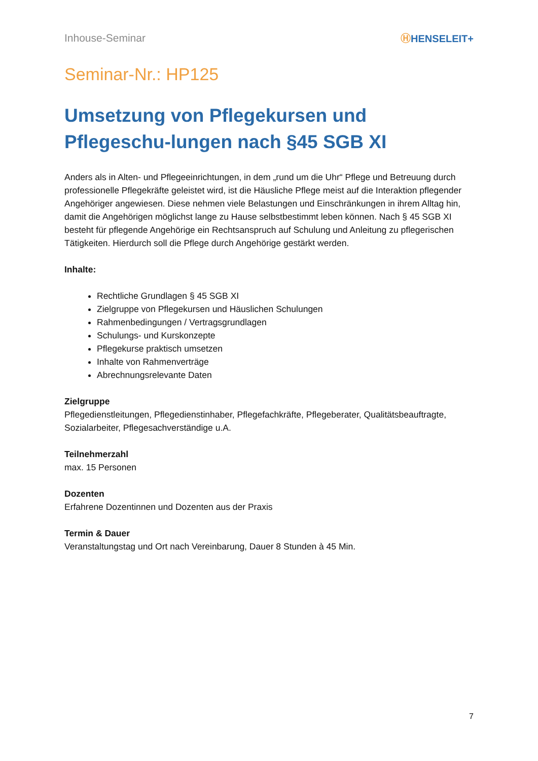Inhouse-Seminar ⒽHENSELEIT+
Seminar-Nr.: HP125
Umsetzung von Pflegekursen und Pflegeschu-lungen nach §45 SGB XI
Anders als in Alten- und Pflegeeinrichtungen, in dem „rund um die Uhr“ Pflege und Betreuung durch professionelle Pflegekräfte geleistet wird, ist die Häusliche Pflege meist auf die Interaktion pflegender Angehöriger angewiesen. Diese nehmen viele Belastungen und Einschränkungen in ihrem Alltag hin, damit die Angehörigen möglichst lange zu Hause selbstbestimmt leben können. Nach § 45 SGB XI besteht für pflegende Angehörige ein Rechtsanspruch auf Schulung und Anleitung zu pflegerischen Tätigkeiten. Hierdurch soll die Pflege durch Angehörige gestärkt werden.
Inhalte:
Rechtliche Grundlagen § 45 SGB XI
Zielgruppe von Pflegekursen und Häuslichen Schulungen
Rahmenbedingungen / Vertragsgrundlagen
Schulungs- und Kurskonzepte
Pflegekurse praktisch umsetzen
Inhalte von Rahmenverträge
Abrechnungsrelevante Daten
Zielgruppe
Pflegedienstleitungen, Pflegedienstinhaber, Pflegefachkräfte, Pflegeberater, Qualitätsbeauftragte, Sozialarbeiter, Pflegesachverständige u.A.
Teilnehmerzahl
max. 15 Personen
Dozenten
Erfahrene Dozentinnen und Dozenten aus der Praxis
Termin & Dauer
Veranstaltungstag und Ort nach Vereinbarung, Dauer 8 Stunden à 45 Min.
7